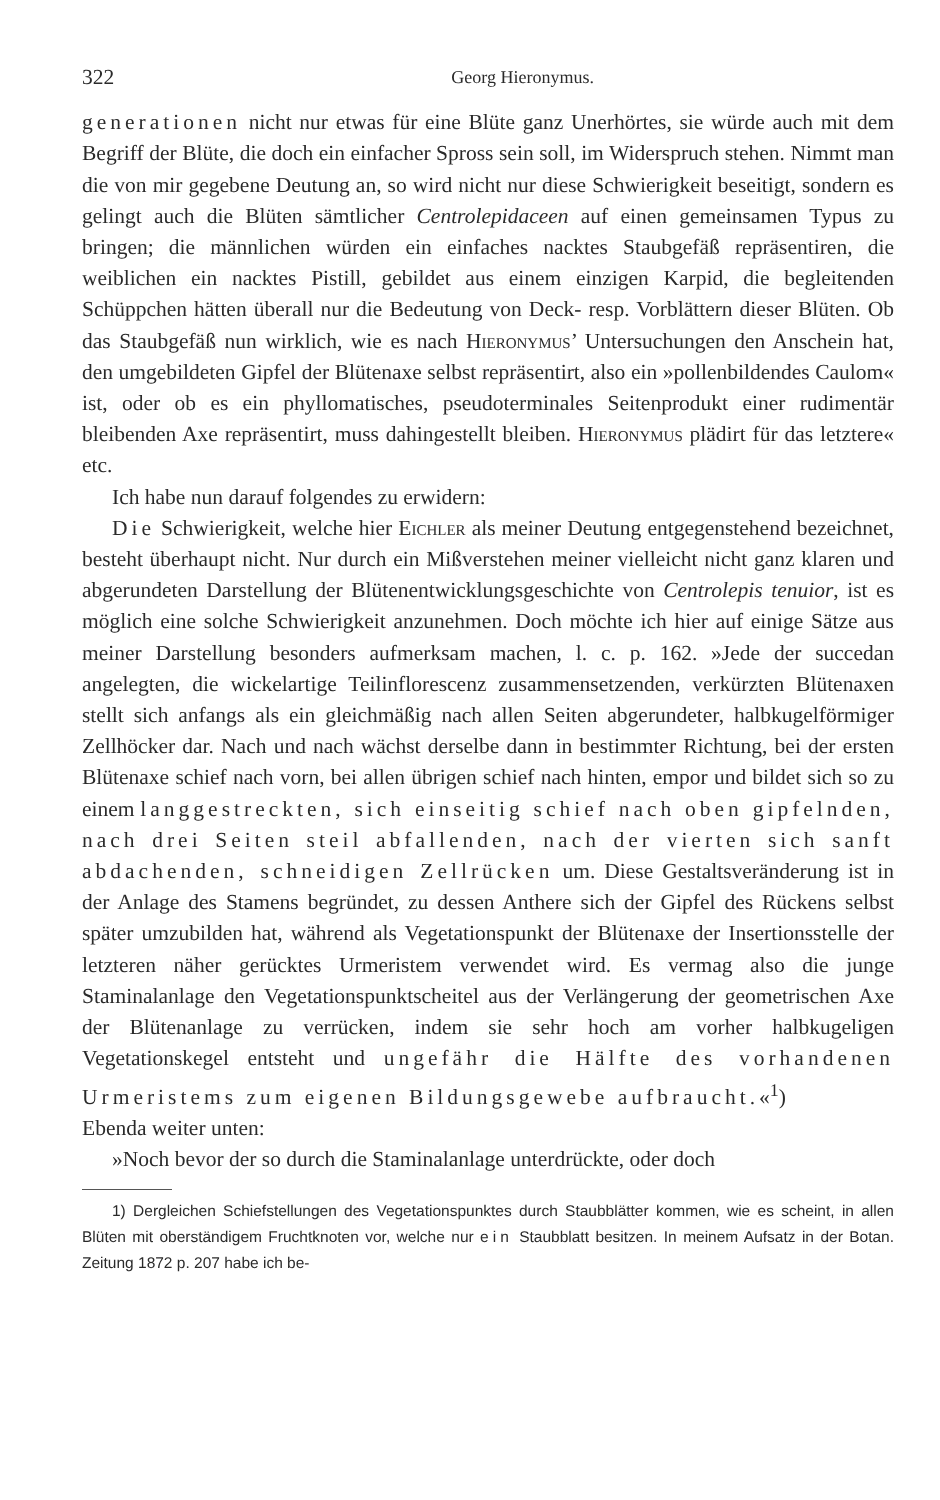322 Georg Hieronymus.
generationen nicht nur etwas für eine Blüte ganz Unerhörtes, sie würde auch mit dem Begriff der Blüte, die doch ein einfacher Spross sein soll, im Widerspruch stehen. Nimmt man die von mir gegebene Deutung an, so wird nicht nur diese Schwierigkeit beseitigt, sondern es gelingt auch die Blüten sämtlicher Centrolepidaceen auf einen gemeinsamen Typus zu bringen; die männlichen würden ein einfaches nacktes Staubgefäß repräsentiren, die weiblichen ein nacktes Pistill, gebildet aus einem einzigen Karpid, die begleitenden Schüppchen hätten überall nur die Bedeutung von Deck- resp. Vorblättern dieser Blüten. Ob das Staubgefäß nun wirklich, wie es nach Hieronymus’ Untersuchungen den Anschein hat, den umgebildeten Gipfel der Blütenaxe selbst repräsentirt, also ein »pollenbildendes Caulom« ist, oder ob es ein phyllomatisches, pseudoterminales Seitenprodukt einer rudimentär bleibenden Axe repräsentirt, muss dahingestellt bleiben. Hieronymus plädirt für das letztere« etc.
Ich habe nun darauf folgendes zu erwidern:
Die Schwierigkeit, welche hier Eichler als meiner Deutung entgegenstehend bezeichnet, besteht überhaupt nicht. Nur durch ein Mißverstehen meiner vielleicht nicht ganz klaren und abgerundeten Darstellung der Blütenentwicklungsgeschichte von Centrolepis tenuior, ist es möglich eine solche Schwierigkeit anzunehmen. Doch möchte ich hier auf einige Sätze aus meiner Darstellung besonders aufmerksam machen, l. c. p. 162. »Jede der succedan angelegten, die wickelartige Teilinflorescenz zusammensetzenden, verkürzten Blütenaxen stellt sich anfangs als ein gleichmäßig nach allen Seiten abgerundeter, halbkugelförmiger Zellhöcker dar. Nach und nach wächst derselbe dann in bestimmter Richtung, bei der ersten Blütenaxe schief nach vorn, bei allen übrigen schief nach hinten, empor und bildet sich so zu einem langgestreckten, sich einseitig schief nach oben gipfelnden, nach drei Seiten steil abfallenden, nach der vierten sich sanft abdachenden, schneidigen Zellrücken um. Diese Gestaltsveränderung ist in der Anlage des Stamens begründet, zu dessen Anthere sich der Gipfel des Rückens selbst später umzubilden hat, während als Vegetationspunkt der Blütenaxe der Insertionsstelle der letzteren näher gerücktes Urmeristem verwendet wird. Es vermag also die junge Staminalanlage den Vegetationspunktscheitel aus der Verlängerung der geometrischen Axe der Blütenanlage zu verrücken, indem sie sehr hoch am vorher halbkugeligen Vegetationskegel entsteht und ungefähr die Hälfte des vorhandenen Urmeristems zum eigenen Bildungsgewebe aufbraucht.«<sup>1</sup>)
Ebenda weiter unten:
»Noch bevor der so durch die Staminalanlage unterdrückte, oder doch
1) Dergleichen Schiefstellungen des Vegetationspunktes durch Staubblätter kommen, wie es scheint, in allen Blüten mit oberständigem Fruchtknoten vor, welche nur ein Staubblatt besitzen. In meinem Aufsatz in der Botan. Zeitung 1872 p. 207 habe ich be-